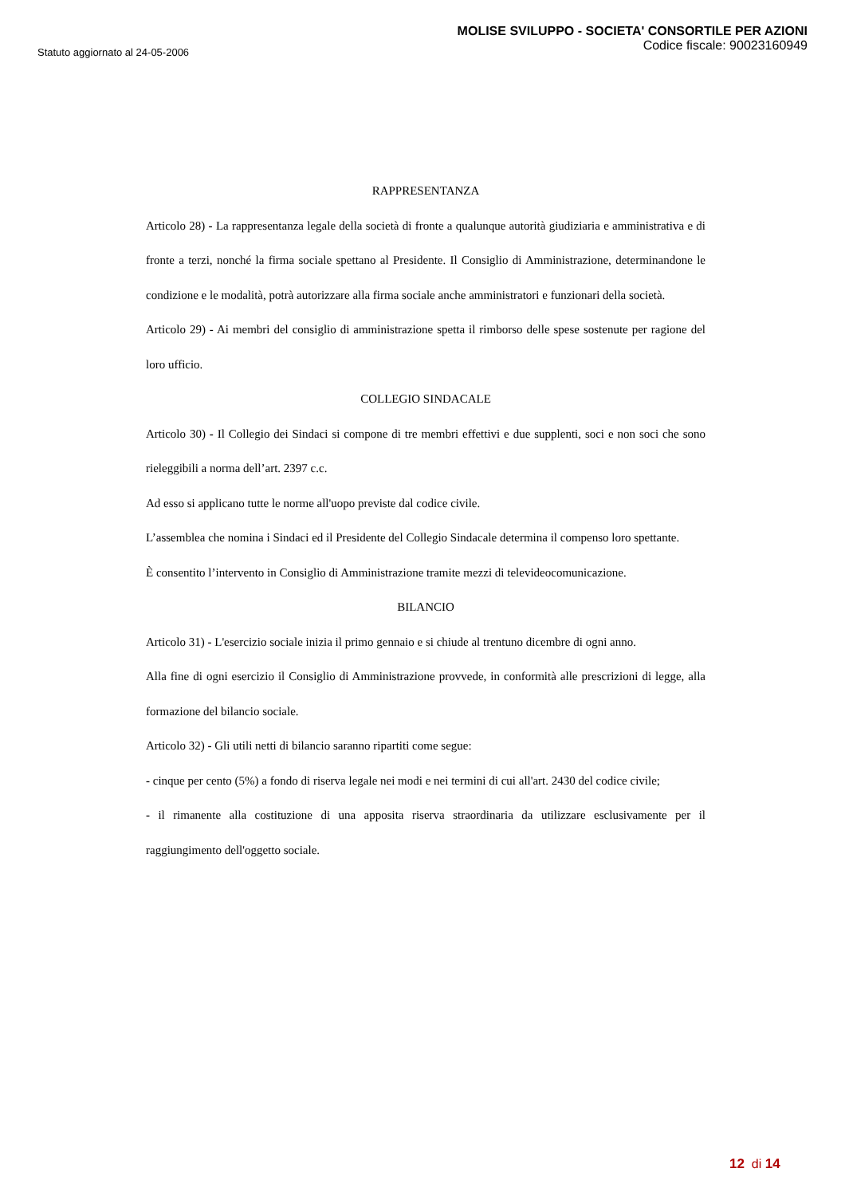Statuto aggiornato al 24-05-2006
MOLISE SVILUPPO - SOCIETA' CONSORTILE PER AZIONI
Codice fiscale: 90023160949
RAPPRESENTANZA
Articolo 28) - La rappresentanza legale della società di fronte a qualunque autorità giudiziaria e amministrativa e di fronte a terzi, nonché la firma sociale spettano al Presidente. Il Consiglio di Amministrazione, determinandone le condizione e le modalità, potrà autorizzare alla firma sociale anche amministratori e funzionari della società.
Articolo 29) - Ai membri del consiglio di amministrazione spetta il rimborso delle spese sostenute per ragione del loro ufficio.
COLLEGIO SINDACALE
Articolo 30) - Il Collegio dei Sindaci si compone di tre membri effettivi e due supplenti, soci e non soci che sono rieleggibili a norma dell’art. 2397 c.c.
Ad esso si applicano tutte le norme all'uopo previste dal codice civile.
L’assemblea che nomina i Sindaci ed il Presidente del Collegio Sindacale determina il compenso loro spettante.
È consentito l’intervento in Consiglio di Amministrazione tramite mezzi di televideocomunicazione.
BILANCIO
Articolo 31) - L'esercizio sociale inizia il primo gennaio e si chiude al trentuno dicembre di ogni anno.
Alla fine di ogni esercizio il Consiglio di Amministrazione provvede, in conformità alle prescrizioni di legge, alla formazione del bilancio sociale.
Articolo 32) - Gli utili netti di bilancio saranno ripartiti come segue:
- cinque per cento (5%) a fondo di riserva legale nei modi e nei termini di cui all'art. 2430 del codice civile;
- il rimanente alla costituzione di una apposita riserva straordinaria da utilizzare esclusivamente per il raggiungimento dell'oggetto sociale.
12 di 14